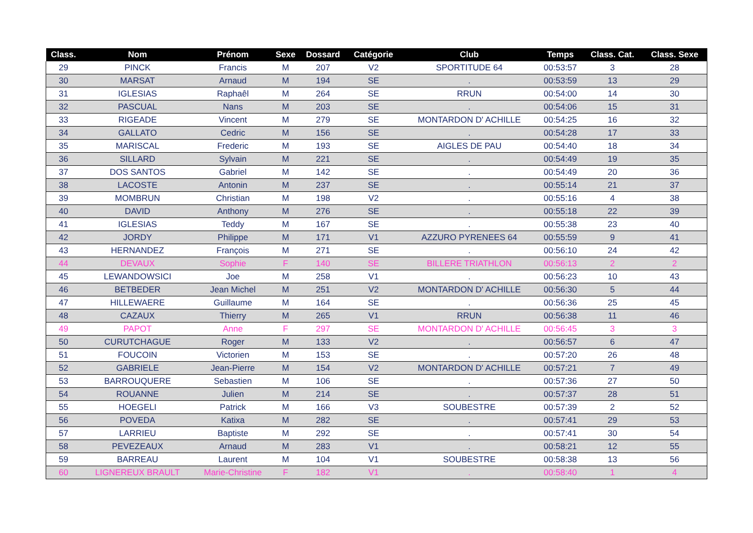| Class. | Nom | Prénom | Sexe | Dossard | Catégorie | Club | Temps | Class. Cat. | Class. Sexe |
| --- | --- | --- | --- | --- | --- | --- | --- | --- | --- |
| 29 | PINCK | Francis | M | 207 | V2 | SPORTITUDE 64 | 00:53:57 | 3 | 28 |
| 30 | MARSAT | Arnaud | M | 194 | SE | . | 00:53:59 | 13 | 29 |
| 31 | IGLESIAS | Raphaêl | M | 264 | SE | RRUN | 00:54:00 | 14 | 30 |
| 32 | PASCUAL | Nans | M | 203 | SE | . | 00:54:06 | 15 | 31 |
| 33 | RIGEADE | Vincent | M | 279 | SE | MONTARDON D' ACHILLE | 00:54:25 | 16 | 32 |
| 34 | GALLATO | Cedric | M | 156 | SE | . | 00:54:28 | 17 | 33 |
| 35 | MARISCAL | Frederic | M | 193 | SE | AIGLES DE PAU | 00:54:40 | 18 | 34 |
| 36 | SILLARD | Sylvain | M | 221 | SE | . | 00:54:49 | 19 | 35 |
| 37 | DOS SANTOS | Gabriel | M | 142 | SE | . | 00:54:49 | 20 | 36 |
| 38 | LACOSTE | Antonin | M | 237 | SE | . | 00:55:14 | 21 | 37 |
| 39 | MOMBRUN | Christian | M | 198 | V2 | . | 00:55:16 | 4 | 38 |
| 40 | DAVID | Anthony | M | 276 | SE | . | 00:55:18 | 22 | 39 |
| 41 | IGLESIAS | Teddy | M | 167 | SE | . | 00:55:38 | 23 | 40 |
| 42 | JORDY | Philippe | M | 171 | V1 | AZZURO PYRENEES 64 | 00:55:59 | 9 | 41 |
| 43 | HERNANDEZ | François | M | 271 | SE | . | 00:56:10 | 24 | 42 |
| 44 | DEVAUX | Sophie | F | 140 | SE | BILLERE TRIATHLON | 00:56:13 | 2 | 2 |
| 45 | LEWANDOWSICI | Joe | M | 258 | V1 | . | 00:56:23 | 10 | 43 |
| 46 | BETBEDER | Jean Michel | M | 251 | V2 | MONTARDON D' ACHILLE | 00:56:30 | 5 | 44 |
| 47 | HILLEWAERE | Guillaume | M | 164 | SE | . | 00:56:36 | 25 | 45 |
| 48 | CAZAUX | Thierry | M | 265 | V1 | RRUN | 00:56:38 | 11 | 46 |
| 49 | PAPOT | Anne | F | 297 | SE | MONTARDON D' ACHILLE | 00:56:45 | 3 | 3 |
| 50 | CURUTCHAGUE | Roger | M | 133 | V2 | . | 00:56:57 | 6 | 47 |
| 51 | FOUCOIN | Victorien | M | 153 | SE | . | 00:57:20 | 26 | 48 |
| 52 | GABRIELE | Jean-Pierre | M | 154 | V2 | MONTARDON D' ACHILLE | 00:57:21 | 7 | 49 |
| 53 | BARROUQUERE | Sebastien | M | 106 | SE | . | 00:57:36 | 27 | 50 |
| 54 | ROUANNE | Julien | M | 214 | SE | . | 00:57:37 | 28 | 51 |
| 55 | HOEGELI | Patrick | M | 166 | V3 | SOUBESTRE | 00:57:39 | 2 | 52 |
| 56 | POVEDA | Katixa | M | 282 | SE | . | 00:57:41 | 29 | 53 |
| 57 | LARRIEU | Baptiste | M | 292 | SE | . | 00:57:41 | 30 | 54 |
| 58 | PEVEZEAUX | Arnaud | M | 283 | V1 | . | 00:58:21 | 12 | 55 |
| 59 | BARREAU | Laurent | M | 104 | V1 | SOUBESTRE | 00:58:38 | 13 | 56 |
| 60 | LIGNEREUX BRAULT | Marie-Christine | F | 182 | V1 | . | 00:58:40 | 1 | 4 |